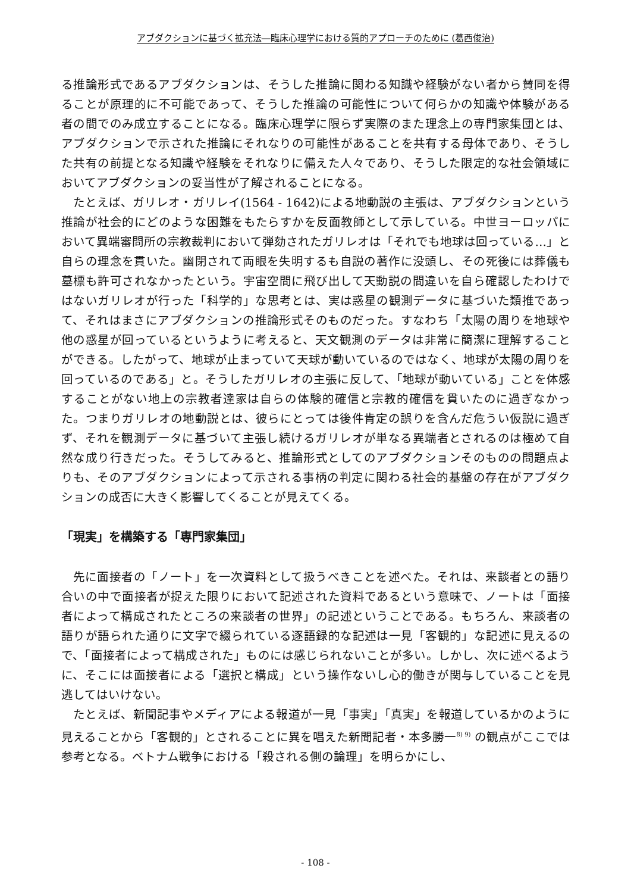アブダクションに基づく拡充法―臨床心理学における質的アプローチのために (葛西俊治)
る推論形式であるアブダクションは、そうした推論に関わる知識や経験がない者から賛同を得ることが原理的に不可能であって、そうした推論の可能性について何らかの知識や体験がある者の間でのみ成立することになる。臨床心理学に限らず実際のまた理念上の専門家集団とは、アブダクションで示された推論にそれなりの可能性があることを共有する母体であり、そうした共有の前提となる知識や経験をそれなりに備えた人々であり、そうした限定的な社会領域においてアブダクションの妥当性が了解されることになる。
たとえば、ガリレオ・ガリレイ(1564 - 1642)による地動説の主張は、アブダクションという推論が社会的にどのような困難をもたらすかを反面教師として示している。中世ヨーロッパにおいて異端審問所の宗教裁判において弾劾されたガリレオは「それでも地球は回っている…」と自らの理念を貫いた。幽閉されて両眼を失明するも自説の著作に没頭し、その死後には葬儀も墓標も許可されなかったという。宇宙空間に飛び出して天動説の間違いを自ら確認したわけではないガリレオが行った「科学的」な思考とは、実は惑星の観測データに基づいた類推であって、それはまさにアブダクションの推論形式そのものだった。すなわち「太陽の周りを地球や他の惑星が回っているというように考えると、天文観測のデータは非常に簡潔に理解することができる。したがって、地球が止まっていて天球が動いているのではなく、地球が太陽の周りを回っているのである」と。そうしたガリレオの主張に反して、「地球が動いている」ことを体感することがない地上の宗教者達家は自らの体験的確信と宗教的確信を貫いたのに過ぎなかった。つまりガリレオの地動説とは、彼らにとっては後件肯定の誤りを含んだ危うい仮説に過ぎず、それを観測データに基づいて主張し続けるガリレオが単なる異端者とされるのは極めて自然な成り行きだった。そうしてみると、推論形式としてのアブダクションそのものの問題点よりも、そのアブダクションによって示される事柄の判定に関わる社会的基盤の存在がアブダクションの成否に大きく影響してくることが見えてくる。
「現実」を構築する「専門家集団」
先に面接者の「ノート」を一次資料として扱うべきことを述べた。それは、来談者との語り合いの中で面接者が捉えた限りにおいて記述された資料であるという意味で、ノートは「面接者によって構成されたところの来談者の世界」の記述ということである。もちろん、来談者の語りが語られた通りに文字で綴られている逐語録的な記述は一見「客観的」な記述に見えるので、「面接者によって構成された」ものには感じられないことが多い。しかし、次に述べるように、そこには面接者による「選択と構成」という操作ないし心的働きが関与していることを見逃してはいけない。
たとえば、新聞記事やメディアによる報道が一見「事実」「真実」を報道しているかのように見えることから「客観的」とされることに異を唱えた新聞記者・本多勝一<sup>8) 9)</sup> の観点がここでは参考となる。ベトナム戦争における「殺される側の論理」を明らかにし、
- 108 -